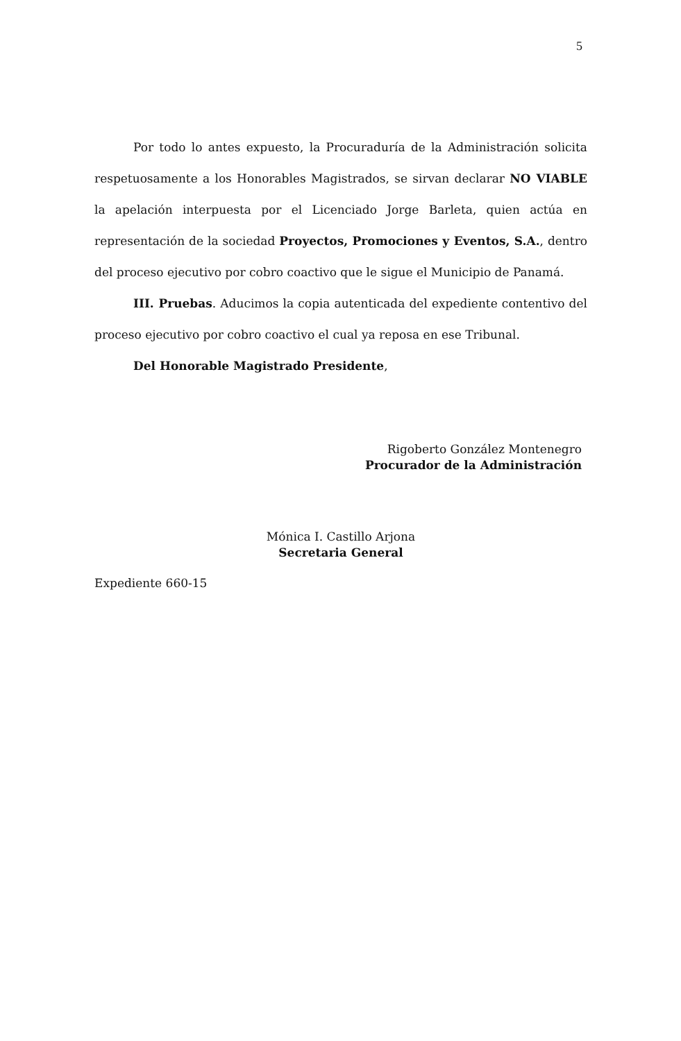5
Por todo lo antes expuesto, la Procuraduría de la Administración solicita respetuosamente a los Honorables Magistrados, se sirvan declarar NO VIABLE la apelación interpuesta por el Licenciado Jorge Barleta, quien actúa en representación de la sociedad Proyectos, Promociones y Eventos, S.A., dentro del proceso ejecutivo por cobro coactivo que le sigue el Municipio de Panamá.
III. Pruebas. Aducimos la copia autenticada del expediente contentivo del proceso ejecutivo por cobro coactivo el cual ya reposa en ese Tribunal.
Del Honorable Magistrado Presidente,
Rigoberto González Montenegro
Procurador de la Administración
Mónica I. Castillo Arjona
Secretaria General
Expediente 660-15